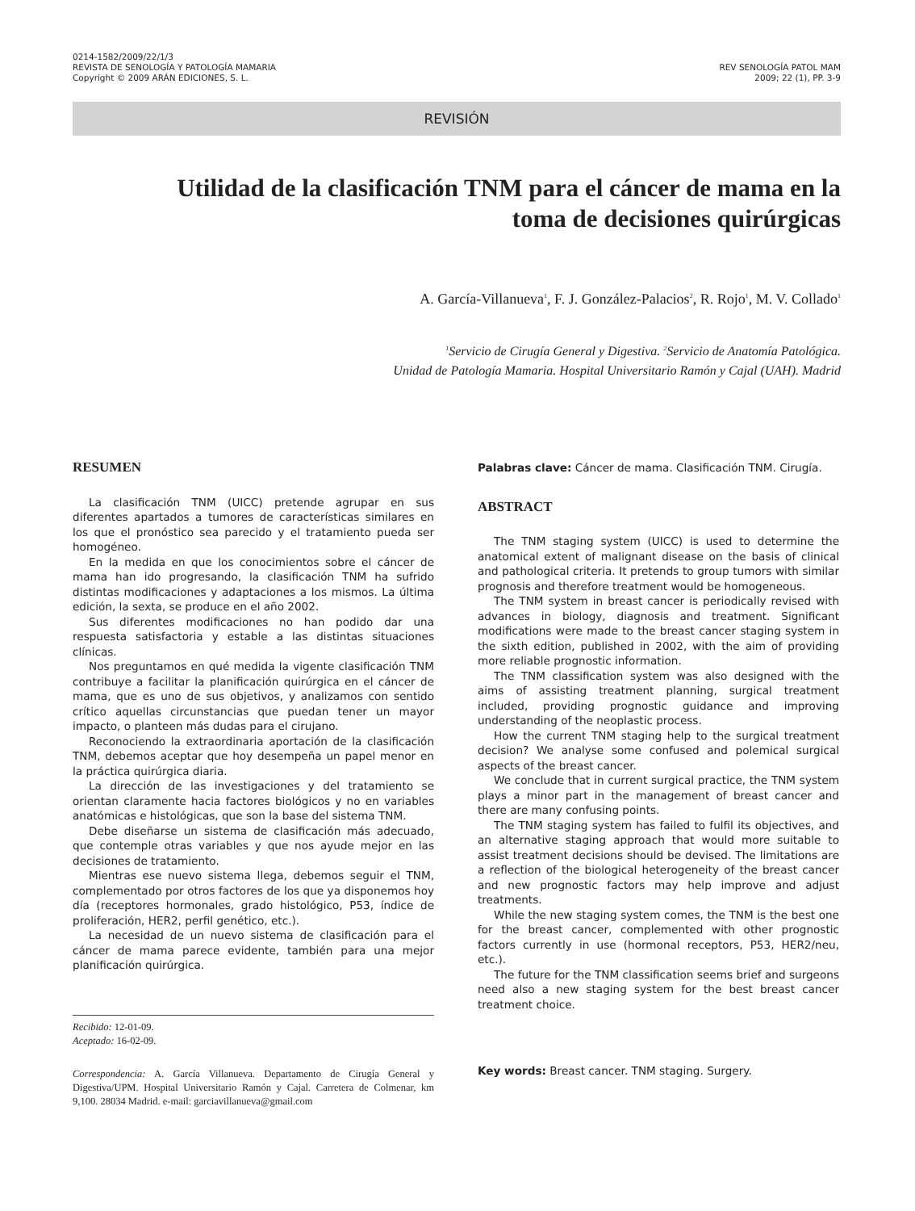0214-1582/2009/22/1/3
REVISTA DE SENOLOGÍA Y PATOLOGÍA MAMARIA
Copyright © 2009 ARÁN EDICIONES, S. L.
REV SENOLOGÍA PATOL MAM
2009; 22 (1), PP. 3-9
REVISIÓN
Utilidad de la clasificación TNM para el cáncer de mama en la toma de decisiones quirúrgicas
A. García-Villanueva<sup>1</sup>, F. J. González-Palacios<sup>2</sup>, R. Rojo<sup>1</sup>, M. V. Collado<sup>1</sup>
<sup>1</sup> Servicio de Cirugía General y Digestiva. <sup>2</sup>Servicio de Anatomía Patológica.
Unidad de Patología Mamaria. Hospital Universitario Ramón y Cajal (UAH). Madrid
RESUMEN
La clasificación TNM (UICC) pretende agrupar en sus diferentes apartados a tumores de características similares en los que el pronóstico sea parecido y el tratamiento pueda ser homogéneo.
En la medida en que los conocimientos sobre el cáncer de mama han ido progresando, la clasificación TNM ha sufrido distintas modificaciones y adaptaciones a los mismos. La última edición, la sexta, se produce en el año 2002.
Sus diferentes modificaciones no han podido dar una respuesta satisfactoria y estable a las distintas situaciones clínicas.
Nos preguntamos en qué medida la vigente clasificación TNM contribuye a facilitar la planificación quirúrgica en el cáncer de mama, que es uno de sus objetivos, y analizamos con sentido crítico aquellas circunstancias que puedan tener un mayor impacto, o planteen más dudas para el cirujano.
Reconociendo la extraordinaria aportación de la clasificación TNM, debemos aceptar que hoy desempeña un papel menor en la práctica quirúrgica diaria.
La dirección de las investigaciones y del tratamiento se orientan claramente hacia factores biológicos y no en variables anatómicas e histológicas, que son la base del sistema TNM.
Debe diseñarse un sistema de clasificación más adecuado, que contemple otras variables y que nos ayude mejor en las decisiones de tratamiento.
Mientras ese nuevo sistema llega, debemos seguir el TNM, complementado por otros factores de los que ya disponemos hoy día (receptores hormonales, grado histológico, P53, índice de proliferación, HER2, perfil genético, etc.).
La necesidad de un nuevo sistema de clasificación para el cáncer de mama parece evidente, también para una mejor planificación quirúrgica.
Recibido: 12-01-09.
Aceptado: 16-02-09.
Correspondencia: A. García Villanueva. Departamento de Cirugía General y Digestiva/UPM. Hospital Universitario Ramón y Cajal. Carretera de Colmenar, km 9,100. 28034 Madrid. e-mail: garciavillanueva@gmail.com
Palabras clave: Cáncer de mama. Clasificación TNM. Cirugía.
ABSTRACT
The TNM staging system (UICC) is used to determine the anatomical extent of malignant disease on the basis of clinical and pathological criteria. It pretends to group tumors with similar prognosis and therefore treatment would be homogeneous.
The TNM system in breast cancer is periodically revised with advances in biology, diagnosis and treatment. Significant modifications were made to the breast cancer staging system in the sixth edition, published in 2002, with the aim of providing more reliable prognostic information.
The TNM classification system was also designed with the aims of assisting treatment planning, surgical treatment included, providing prognostic guidance and improving understanding of the neoplastic process.
How the current TNM staging help to the surgical treatment decision? We analyse some confused and polemical surgical aspects of the breast cancer.
We conclude that in current surgical practice, the TNM system plays a minor part in the management of breast cancer and there are many confusing points.
The TNM staging system has failed to fulfil its objectives, and an alternative staging approach that would more suitable to assist treatment decisions should be devised. The limitations are a reflection of the biological heterogeneity of the breast cancer and new prognostic factors may help improve and adjust treatments.
While the new staging system comes, the TNM is the best one for the breast cancer, complemented with other prognostic factors currently in use (hormonal receptors, P53, HER2/neu, etc.).
The future for the TNM classification seems brief and surgeons need also a new staging system for the best breast cancer treatment choice.
Key words: Breast cancer. TNM staging. Surgery.